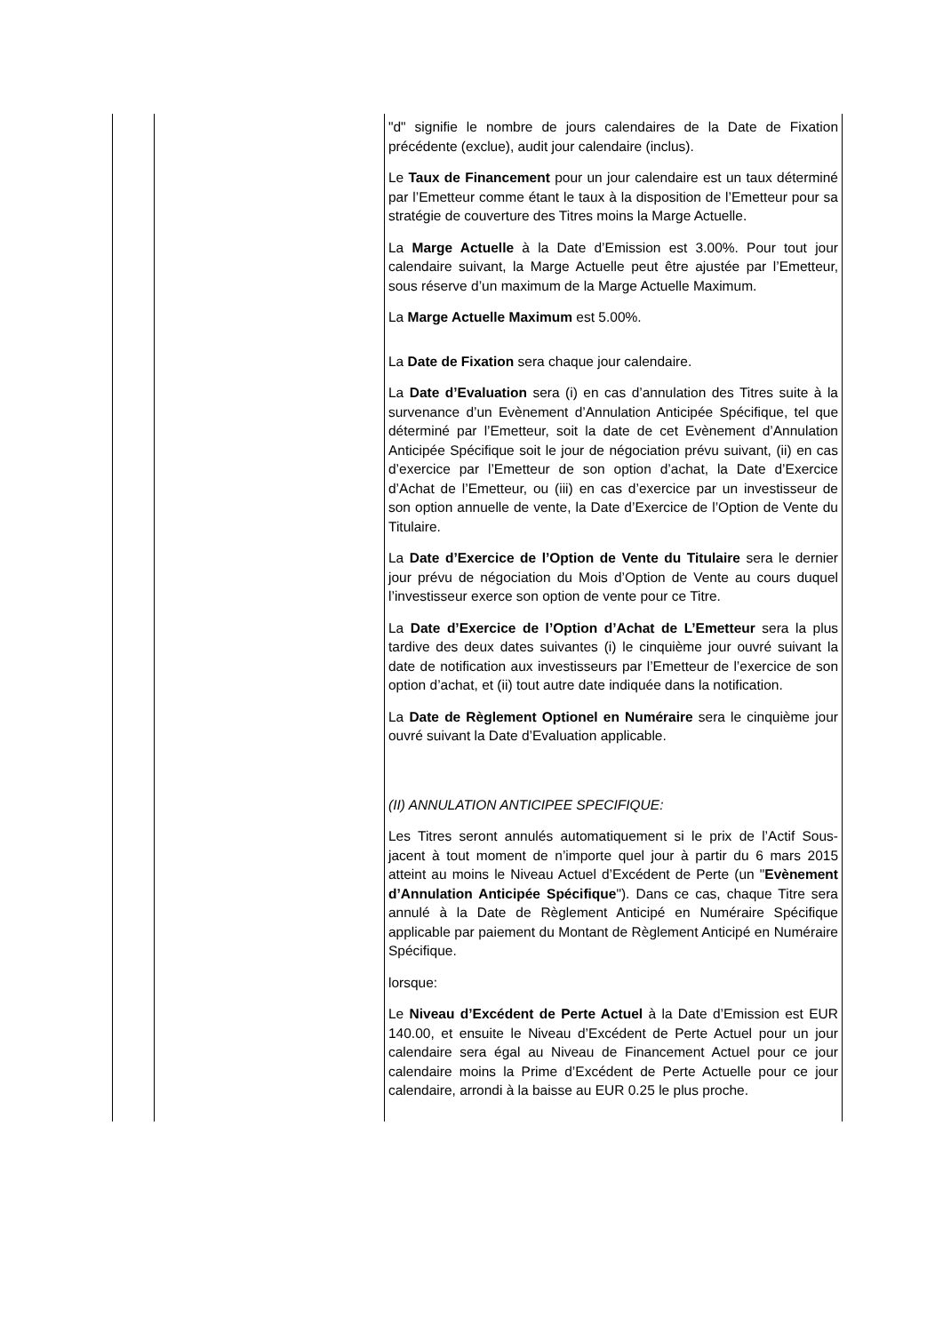| | | "d" signifie le nombre de jours calendaires de la Date de Fixation précédente (exclue), audit jour calendaire (inclus). Le Taux de Financement pour un jour calendaire est un taux déterminé par l’Emetteur comme étant le taux à la disposition de l’Emetteur pour sa stratégie de couverture des Titres moins la Marge Actuelle. La Marge Actuelle à la Date d’Emission est 3.00%. Pour tout jour calendaire suivant, la Marge Actuelle peut être ajustée par l’Emetteur, sous réserve d’un maximum de la Marge Actuelle Maximum. La Marge Actuelle Maximum est 5.00%. La Date de Fixation sera chaque jour calendaire. La Date d’Evaluation sera (i) en cas d’annulation des Titres suite à la survenance d’un Evènement d’Annulation Anticipée Spécifique, tel que déterminé par l’Emetteur, soit la date de cet Evènement d’Annulation Anticipée Spécifique soit le jour de négociation prévu suivant, (ii) en cas d’exercice par l’Emetteur de son option d’achat, la Date d’Exercice d’Achat de l’Emetteur, ou (iii) en cas d’exercice par un investisseur de son option annuelle de vente, la Date d’Exercice de l’Option de Vente du Titulaire. La Date d’Exercice de l’Option de Vente du Titulaire sera le dernier jour prévu de négociation du Mois d’Option de Vente au cours duquel l’investisseur exerce son option de vente pour ce Titre. La Date d’Exercice de l’Option d’Achat de L’Emetteur sera la plus tardive des deux dates suivantes (i) le cinquième jour ouvré suivant la date de notification aux investisseurs par l’Emetteur de l’exercice de son option d’achat, et (ii) tout autre date indiquée dans la notification. La Date de Règlement Optionel en Numéraire sera le cinquième jour ouvré suivant la Date d’Evaluation applicable. (II) ANNULATION ANTICIPEE SPECIFIQUE: Les Titres seront annulés automatiquement si le prix de l’Actif Sous-jacent à tout moment de n’importe quel jour à partir du 6 mars 2015 atteint au moins le Niveau Actuel d’Excédent de Perte (un " Evènement d’Annulation Anticipée Spécifique "). Dans ce cas, chaque Titre sera annulé à la Date de Règlement Anticipé en Numéraire Spécifique applicable par paiement du Montant de Règlement Anticipé en Numéraire Spécifique. lorsque: Le Niveau d’Excédent de Perte Actuel à la Date d’Emission est EUR 140.00, et ensuite le Niveau d’Excédent de Perte Actuel pour un jour calendaire sera égal au Niveau de Financement Actuel pour ce jour calendaire moins la Prime d’Excédent de Perte Actuelle pour ce jour calendaire, arrondi à la baisse au EUR 0.25 le plus proche. |